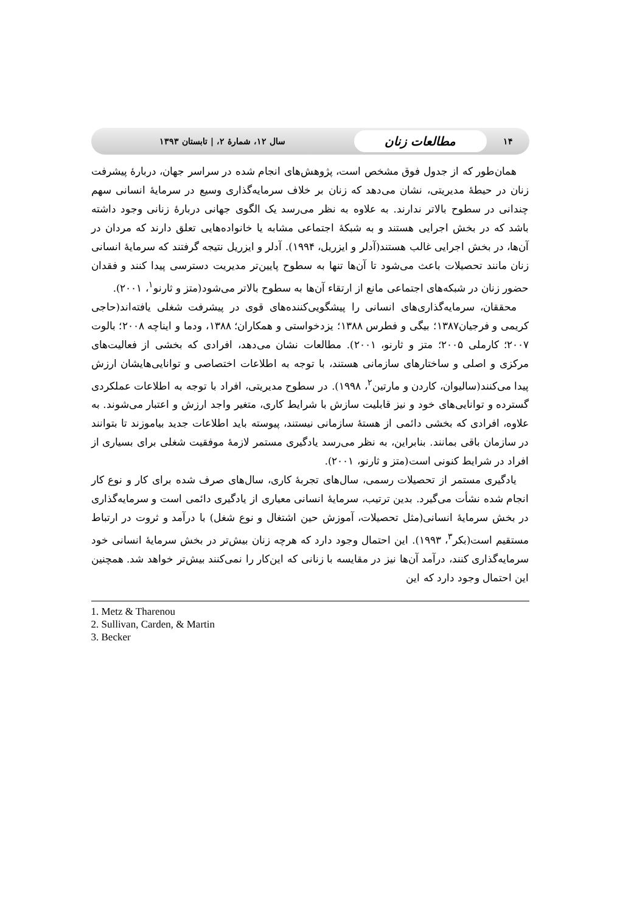۱۴ مطالعات زنان سال ۱۲، شمارهٔ ۲، | تابستان ۱۳۹۳
همان‌طور که از جدول فوق مشخص است، پژوهش‌های انجام شده در سراسر جهان، دربارهٔ پیشرفت زنان در حیطهٔ مدیریتی، نشان می‌دهد که زنان بر خلاف سرمایه‌گذاری وسیع در سرمایهٔ انسانی سهم چندانی در سطوح بالاتر ندارند. به علاوه به نظر می‌رسد یک الگوی جهانی دربارهٔ زنانی وجود داشته باشد که در بخش اجرایی هستند و به شبکهٔ اجتماعی مشابه یا خانواده‌هایی تعلق دارند که مردان در آن‌ها، در بخش اجرایی غالب هستند(آدلر و ایزریل، ۱۹۹۴). آدلر و ایزریل نتیجه گرفتند که سرمایهٔ انسانی زنان مانند تحصیلات باعث می‌شود تا آن‌ها تنها به سطوح پایین‌تر مدیریت دسترسی پیدا کنند و فقدان حضور زنان در شبکه‌های اجتماعی مانع از ارتقاء آن‌ها به سطوح بالاتر می‌شود(متز و ثارنو<sup>۱</sup>، ۲۰۰۱).
محققان، سرمایه‌گذاری‌های انسانی را پیشگویی‌کننده‌های قوی در پیشرفت شغلی یافته‌اند(حاجی کریمی و فرجیان۱۳۸۷؛ بیگی و فطرس ۱۳۸۸؛ یزدخواستی و همکاران؛ ۱۳۸۸، ودما و ایناچه ۲۰۰۸؛ بالوت ۲۰۰۷؛ کارملی ۲۰۰۵؛ متز و ثارنو، ۲۰۰۱). مطالعات نشان می‌دهد، افرادی که بخشی از فعالیت‌های مرکزی و اصلی و ساختارهای سازمانی هستند، با توجه به اطلاعات اختصاصی و توانایی‌هایشان ارزش پیدا می‌کنند(سالیوان، کاردن و مارتین<sup>۲</sup>، ۱۹۹۸). در سطوح مدیریتی، افراد با توجه به اطلاعات عملکردی گسترده و توانایی‌های خود و نیز قابلیت سازش با شرایط کاری، متغیر واجد ارزش و اعتبار می‌شوند. به علاوه، افرادی که بخشی دائمی از هستهٔ سازمانی نیستند، پیوسته باید اطلاعات جدید بیاموزند تا بتوانند در سازمان باقی بمانند. بنابراین، به نظر می‌رسد یادگیری مستمر لازمهٔ موفقیت شغلی برای بسیاری از افراد در شرایط کنونی است(متز و ثارنو، ۲۰۰۱).
یادگیری مستمر از تحصیلات رسمی، سال‌های تجربهٔ کاری، سال‌های صرف شده برای کار و نوع کار انجام شده نشأت می‌گیرد. بدین ترتیب، سرمایهٔ انسانی معیاری از یادگیری دائمی است و سرمایه‌گذاری در بخش سرمایهٔ انسانی(مثل تحصیلات، آموزش حین اشتغال و نوع شغل) با درآمد و ثروت در ارتباط مستقیم است(بکر<sup>۳</sup>، ۱۹۹۳). این احتمال وجود دارد که هرچه زنان بیش‌تر در بخش سرمایهٔ انسانی خود سرمایه‌گذاری کنند، درآمد آن‌ها نیز در مقایسه با زنانی که این‌کار را نمی‌کنند بیش‌تر خواهد شد. همچنین این احتمال وجود دارد که این
1. Metz & Tharenou
2. Sullivan, Carden, & Martin
3. Becker